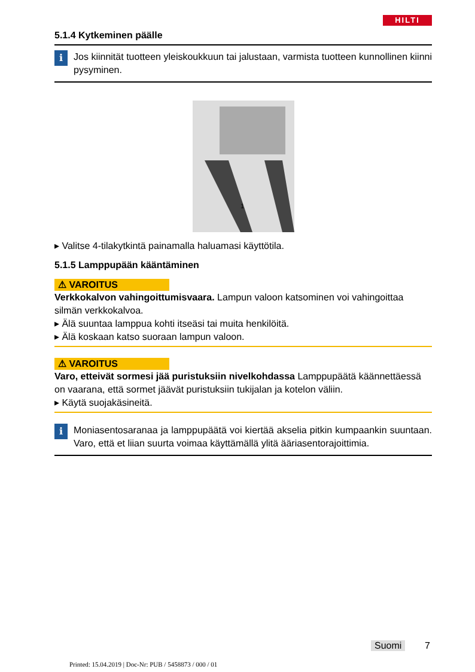HILTI
5.1.4 Kytkeminen päälle
i
Jos kiinnität tuotteen yleiskoukkuun tai jalustaan, varmista tuotteen kunnollinen kiinni pysyminen.
1
▸ Valitse 4-tilakytkintä painamalla haluamasi käyttötila.
5.1.5 Lamppupään kääntäminen
⚠ VAROITUS
Verkkokalvon vahingoittumisvaara. Lampun valoon katsominen voi vahingoittaa silmän verkkokalvoa.
▸ Älä suuntaa lamppua kohti itseäsi tai muita henkilöitä.
▸ Älä koskaan katso suoraan lampun valoon.
⚠ VAROITUS
Varo, etteivät sormesi jää puristuksiin nivelkohdassa Lamppupäätä kään­nettäessä on vaarana, että sormet jäävät puristuksiin tukijalan ja kotelon väliin.
▸ Käytä suojakäsineitä.
i
Moniasentosaranaa ja lamppupäätä voi kiertää akselia pitkin kumpaankin suuntaan. Varo, että et liian suurta voimaa käyttämällä ylitä ääriasentorajoittimia.
Suomi 7
Printed: 15.04.2019 | Doc-Nr: PUB / 5458873 / 000 / 01